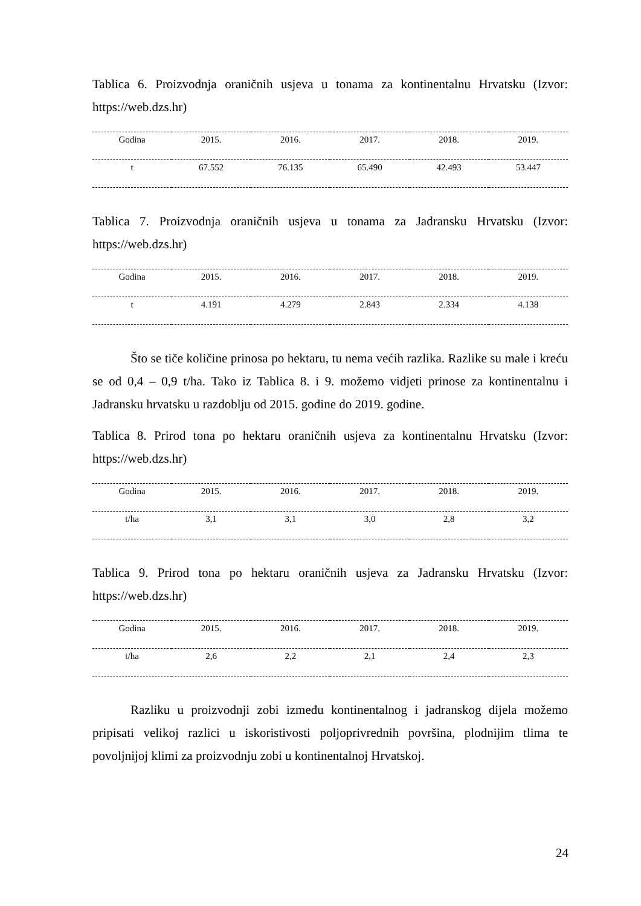Tablica 6. Proizvodnja oraničnih usjeva u tonama za kontinentalnu Hrvatsku (Izvor: https://web.dzs.hr)
| Godina | 2015. | 2016. | 2017. | 2018. | 2019. |
| --- | --- | --- | --- | --- | --- |
| t | 67.552 | 76.135 | 65.490 | 42.493 | 53.447 |
Tablica 7. Proizvodnja oraničnih usjeva u tonama za Jadransku Hrvatsku (Izvor: https://web.dzs.hr)
| Godina | 2015. | 2016. | 2017. | 2018. | 2019. |
| --- | --- | --- | --- | --- | --- |
| t | 4.191 | 4.279 | 2.843 | 2.334 | 4.138 |
Što se tiče količine prinosa po hektaru, tu nema većih razlika. Razlike su male i kreću se od 0,4 – 0,9 t/ha. Tako iz Tablica 8. i 9. možemo vidjeti prinose za kontinentalnu i Jadransku hrvatsku u razdoblju od 2015. godine do 2019. godine.
Tablica 8. Prirod tona po hektaru oraničnih usjeva za kontinentalnu Hrvatsku (Izvor: https://web.dzs.hr)
| Godina | 2015. | 2016. | 2017. | 2018. | 2019. |
| --- | --- | --- | --- | --- | --- |
| t/ha | 3,1 | 3,1 | 3,0 | 2,8 | 3,2 |
Tablica 9. Prirod tona po hektaru oraničnih usjeva za Jadransku Hrvatsku (Izvor: https://web.dzs.hr)
| Godina | 2015. | 2016. | 2017. | 2018. | 2019. |
| --- | --- | --- | --- | --- | --- |
| t/ha | 2,6 | 2,2 | 2,1 | 2,4 | 2,3 |
Razliku u proizvodnji zobi između kontinentalnog i jadranskog dijela možemo pripisati velikoj razlici u iskoristivosti poljoprivrednih površina, plodnijim tlima te povoljnijoj klimi za proizvodnju zobi u kontinentalnoj Hrvatskoj.
24